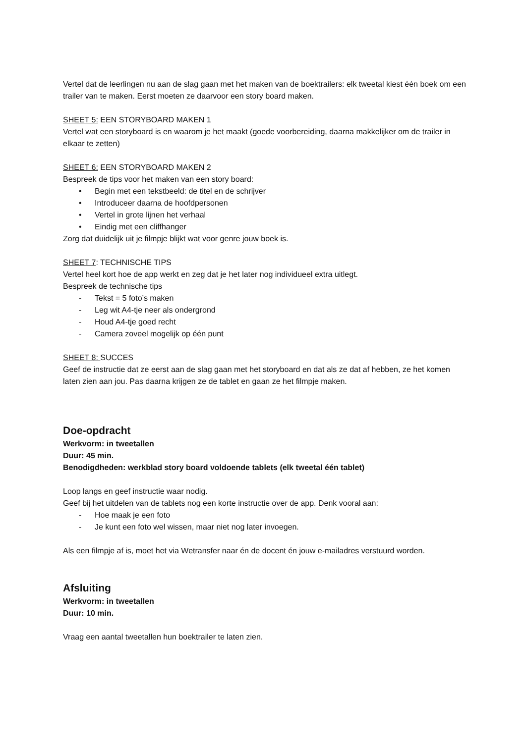Vertel dat de leerlingen nu aan de slag gaan met het maken van de boektrailers: elk tweetal kiest één boek om een trailer van te maken. Eerst moeten ze daarvoor een story board maken.
SHEET 5: EEN STORYBOARD MAKEN 1
Vertel wat een storyboard is en waarom je het maakt (goede voorbereiding, daarna makkelijker om de trailer in elkaar te zetten)
SHEET 6: EEN STORYBOARD MAKEN 2
Bespreek de tips voor het maken van een story board:
• Begin met een tekstbeeld: de titel en de schrijver
• Introduceer daarna de hoofdpersonen
• Vertel in grote lijnen het verhaal
• Eindig met een cliffhanger
Zorg dat duidelijk uit je filmpje blijkt wat voor genre jouw boek is.
SHEET 7: TECHNISCHE TIPS
Vertel heel kort hoe de app werkt en zeg dat je het later nog individueel extra uitlegt.
Bespreek de technische tips
- Tekst = 5 foto’s maken
- Leg wit A4-tje neer als ondergrond
- Houd A4-tje goed recht
- Camera zoveel mogelijk op één punt
SHEET 8: SUCCES
Geef de instructie dat ze eerst aan de slag gaan met het storyboard en dat als ze dat af hebben, ze het komen laten zien aan jou. Pas daarna krijgen ze de tablet en gaan ze het filmpje maken.
Doe-opdracht
Werkvorm: in tweetallen
Duur: 45 min.
Benodigdheden: werkblad story board voldoende tablets (elk tweetal één tablet)
Loop langs en geef instructie waar nodig.
Geef bij het uitdelen van de tablets nog een korte instructie over de app. Denk vooral aan:
- Hoe maak je een foto
- Je kunt een foto wel wissen, maar niet nog later invoegen.
Als een filmpje af is, moet het via Wetransfer naar én de docent én jouw e-mailadres verstuurd worden.
Afsluiting
Werkvorm: in tweetallen
Duur: 10 min.
Vraag een aantal tweetallen hun boektrailer te laten zien.